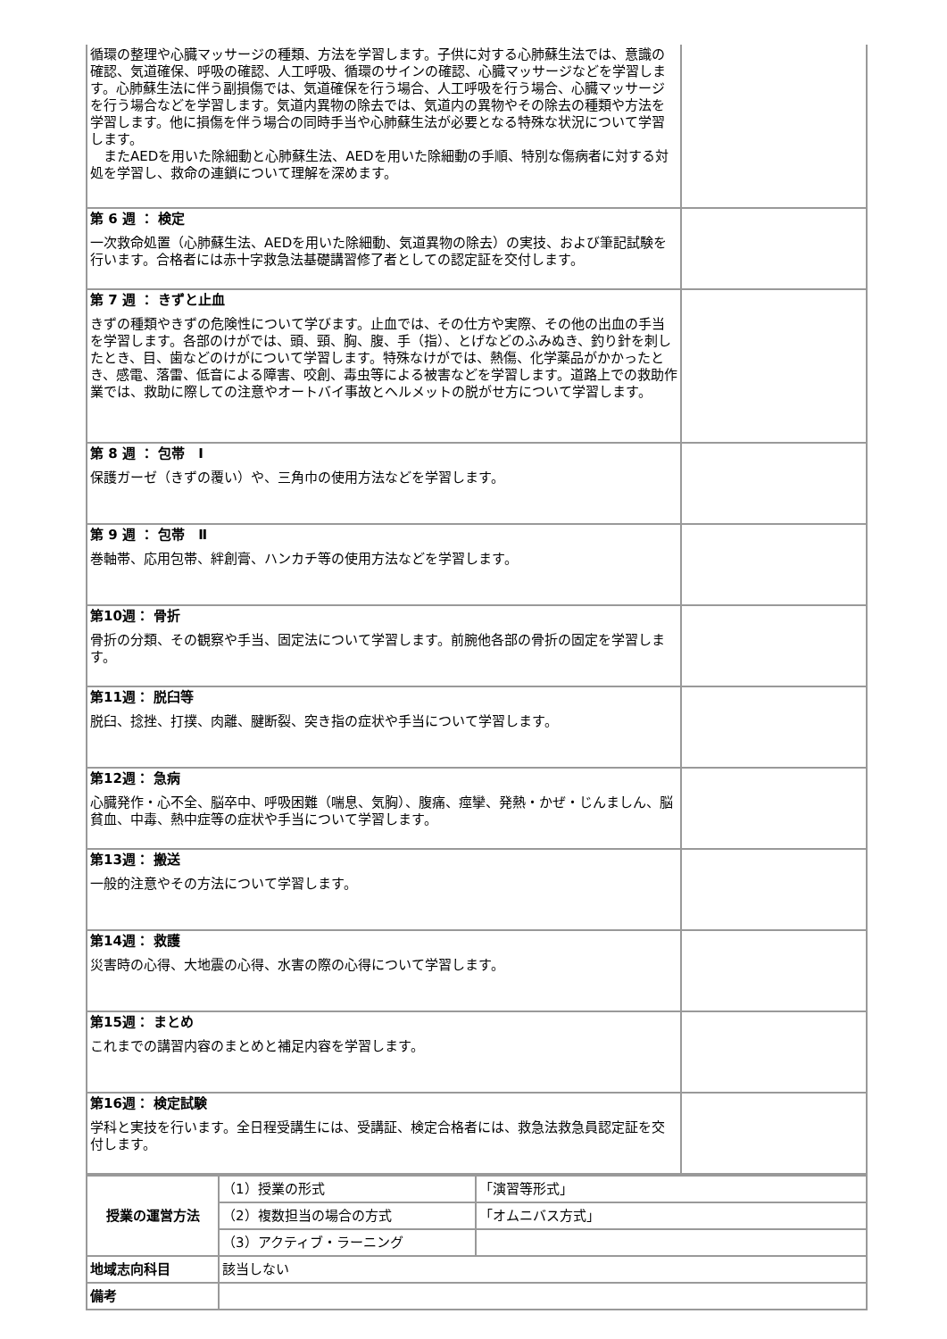| 循環の整理や心臓マッサージの種類、方法を学習します。子供に対する心肺蘇生法では、意識の確認、気道確保、呼吸の確認、人工呼吸、循環のサインの確認、心臓マッサージなどを学習します。心肺蘇生法に伴う副損傷では、気道確保を行う場合、人工呼吸を行う場合、心臓マッサージを行う場合などを学習します。気道内異物の除去では、気道内の異物やその除去の種類や方法を学習します。他に損傷を伴う場合の同時手当や心肺蘇生法が必要となる特殊な状況について学習します。 またAEDを用いた除細動と心肺蘇生法、AEDを用いた除細動の手順、特別な傷病者に対する対処を学習し、救命の連鎖について理解を深めます。 | |
| 第 6 週 ： 検定 一次救命処置（心肺蘇生法、AEDを用いた除細動、気道異物の除去）の実技、および筆記試験を行います。合格者には赤十字救急法基礎講習修了者としての認定証を交付します。 | |
| 第 7 週 ： きずと止血 きずの種類やきずの危険性について学びます。止血では、その仕方や実際、その他の出血の手当を学習します。各部のけがでは、頭、頸、胸、腹、手（指）、とげなどのふみぬき、釣り針を刺したとき、目、歯などのけがについて学習します。特殊なけがでは、熱傷、化学薬品がかかったとき、感電、落雷、低音による障害、咬創、毒虫等による被害などを学習します。道路上での救助作業では、救助に際しての注意やオートバイ事故とヘルメットの脱がせ方について学習します。 | |
| 第 8 週 ： 包帯 Ⅰ 保護ガーゼ（きずの覆い）や、三角巾の使用方法などを学習します。 | |
| 第 9 週 ： 包帯 Ⅱ 巻軸帯、応用包帯、絆創膏、ハンカチ等の使用方法などを学習します。 | |
| 第10週： 骨折 骨折の分類、その観察や手当、固定法について学習します。前腕他各部の骨折の固定を学習します。 | |
| 第11週： 脱臼等 脱臼、捻挫、打撲、肉離、腱断裂、突き指の症状や手当について学習します。 | |
| 第12週： 急病 心臓発作・心不全、脳卒中、呼吸困難（喘息、気胸）、腹痛、痙攣、発熱・かぜ・じんましん、脳貧血、中毒、熱中症等の症状や手当について学習します。 | |
| 第13週： 搬送 一般的注意やその方法について学習します。 | |
| 第14週： 救護 災害時の心得、大地震の心得、水害の際の心得について学習します。 | |
| 第15週： まとめ これまでの講習内容のまとめと補足内容を学習します。 | |
| 第16週： 検定試験 学科と実技を行います。全日程受講生には、受講証、検定合格者には、救急法救急員認定証を交付します。 | |
| 授業の運営方法 | （1）授業の形式 | 「演習等形式」 |
| | （2）複数担当の場合の方式 | 「オムニバス方式」 |
| | （3）アクティブ・ラーニング | |
| 地域志向科目 | 該当しない | |
| 備考 | | |